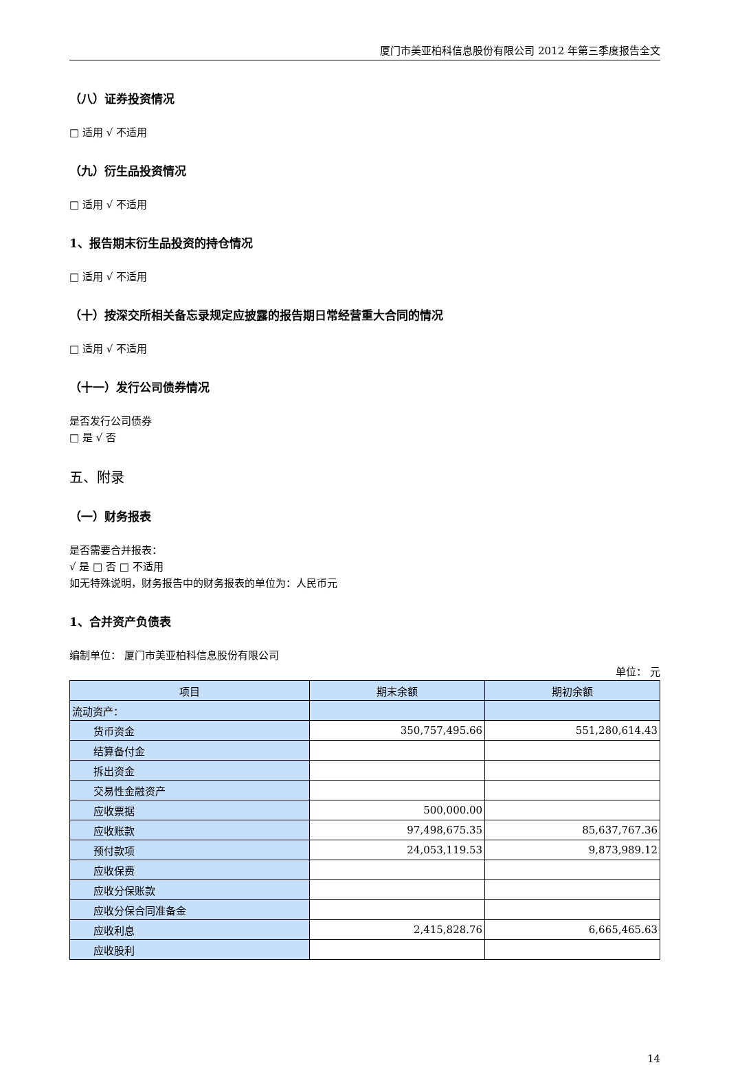厦门市美亚柏科信息股份有限公司 2012 年第三季度报告全文
（八）证券投资情况
□ 适用 √ 不适用
（九）衍生品投资情况
□ 适用 √ 不适用
1、报告期末衍生品投资的持仓情况
□ 适用 √ 不适用
（十）按深交所相关备忘录规定应披露的报告期日常经营重大合同的情况
□ 适用 √ 不适用
（十一）发行公司债券情况
是否发行公司债券
□ 是 √ 否
五、附录
（一）财务报表
是否需要合并报表：
√ 是 □ 否 □ 不适用
如无特殊说明，财务报告中的财务报表的单位为：人民币元
1、合并资产负债表
编制单位： 厦门市美亚柏科信息股份有限公司
单位： 元
| 项目 | 期末余额 | 期初余额 |
| --- | --- | --- |
| 流动资产： | | |
| 货币资金 | 350,757,495.66 | 551,280,614.43 |
| 结算备付金 | | |
| 拆出资金 | | |
| 交易性金融资产 | | |
| 应收票据 | 500,000.00 | |
| 应收账款 | 97,498,675.35 | 85,637,767.36 |
| 预付款项 | 24,053,119.53 | 9,873,989.12 |
| 应收保费 | | |
| 应收分保账款 | | |
| 应收分保合同准备金 | | |
| 应收利息 | 2,415,828.76 | 6,665,465.63 |
| 应收股利 | | |
14